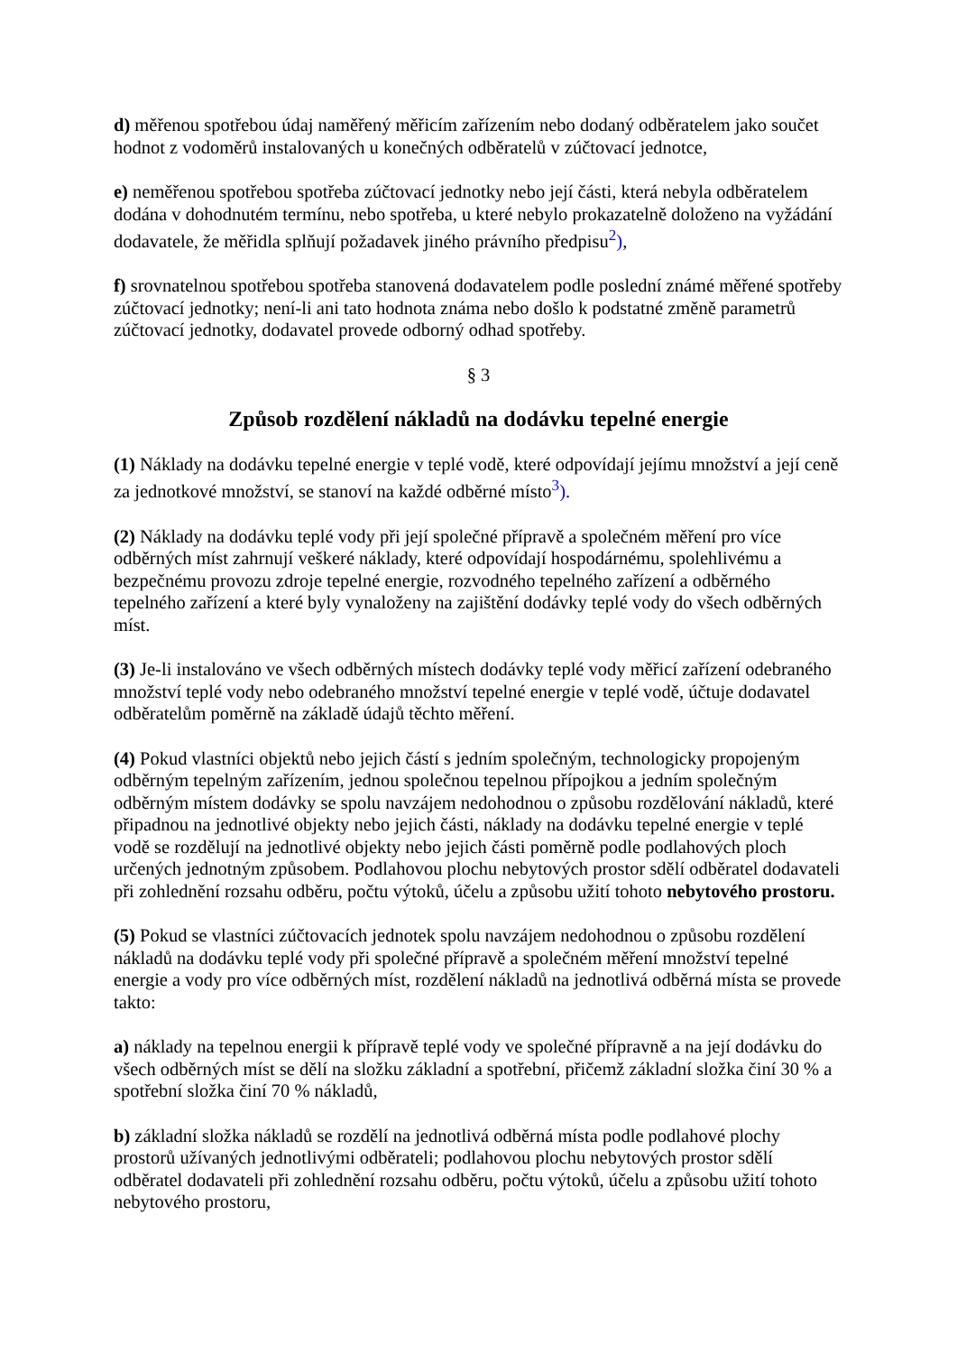d) měřenou spotřebou údaj naměřený měřicím zařízením nebo dodaný odběratelem jako součet hodnot z vodoměrů instalovaných u konečných odběratelů v zúčtovací jednotce,
e) neměřenou spotřebou spotřeba zúčtovací jednotky nebo její části, která nebyla odběratelem dodána v dohodnutém termínu, nebo spotřeba, u které nebylo prokazatelně doloženo na vyžádání dodavatele, že měřidla splňují požadavek jiného právního předpisu<sup>2</sup>),
f) srovnatelnou spotřebou spotřeba stanovená dodavatelem podle poslední známé měřené spotřeby zúčtovací jednotky; není-li ani tato hodnota známa nebo došlo k podstatné změně parametrů zúčtovací jednotky, dodavatel provede odborný odhad spotřeby.
§ 3
Způsob rozdělení nákladů na dodávku tepelné energie
(1) Náklady na dodávku tepelné energie v teplé vodě, které odpovídají jejímu množství a její ceně za jednotkové množství, se stanoví na každé odběrné místo<sup>3</sup>).
(2) Náklady na dodávku teplé vody při její společné přípravě a společném měření pro více odběrných míst zahrnují veškeré náklady, které odpovídají hospodárnému, spolehlivému a bezpečnému provozu zdroje tepelné energie, rozvodného tepelného zařízení a odběrného tepelného zařízení a které byly vynaloženy na zajištění dodávky teplé vody do všech odběrných míst.
(3) Je-li instalováno ve všech odběrných místech dodávky teplé vody měřicí zařízení odebraného množství teplé vody nebo odebraného množství tepelné energie v teplé vodě, účtuje dodavatel odběratelům poměrně na základě údajů těchto měření.
(4) Pokud vlastníci objektů nebo jejich částí s jedním společným, technologicky propojeným odběrným tepelným zařízením, jednou společnou tepelnou přípojkou a jedním společným odběrným místem dodávky se spolu navzájem nedohodnou o způsobu rozdělování nákladů, které připadnou na jednotlivé objekty nebo jejich části, náklady na dodávku tepelné energie v teplé vodě se rozdělují na jednotlivé objekty nebo jejich části poměrně podle podlahových ploch určených jednotným způsobem. Podlahovou plochu nebytových prostor sdělí odběratel dodavateli při zohlednění rozsahu odběru, počtu výtoků, účelu a způsobu užití tohoto nebytového prostoru.
(5) Pokud se vlastníci zúčtovacích jednotek spolu navzájem nedohodnou o způsobu rozdělení nákladů na dodávku teplé vody při společné přípravě a společném měření množství tepelné energie a vody pro více odběrných míst, rozdělení nákladů na jednotlivá odběrná místa se provede takto:
a) náklady na tepelnou energii k přípravě teplé vody ve společné přípravně a na její dodávku do všech odběrných míst se dělí na složku základní a spotřební, přičemž základní složka činí 30 % a spotřební složka činí 70 % nákladů,
b) základní složka nákladů se rozdělí na jednotlivá odběrná místa podle podlahové plochy prostorů užívaných jednotlivými odběrateli; podlahovou plochu nebytových prostor sdělí odběratel dodavateli při zohlednění rozsahu odběru, počtu výtoků, účelu a způsobu užití tohoto nebytového prostoru,